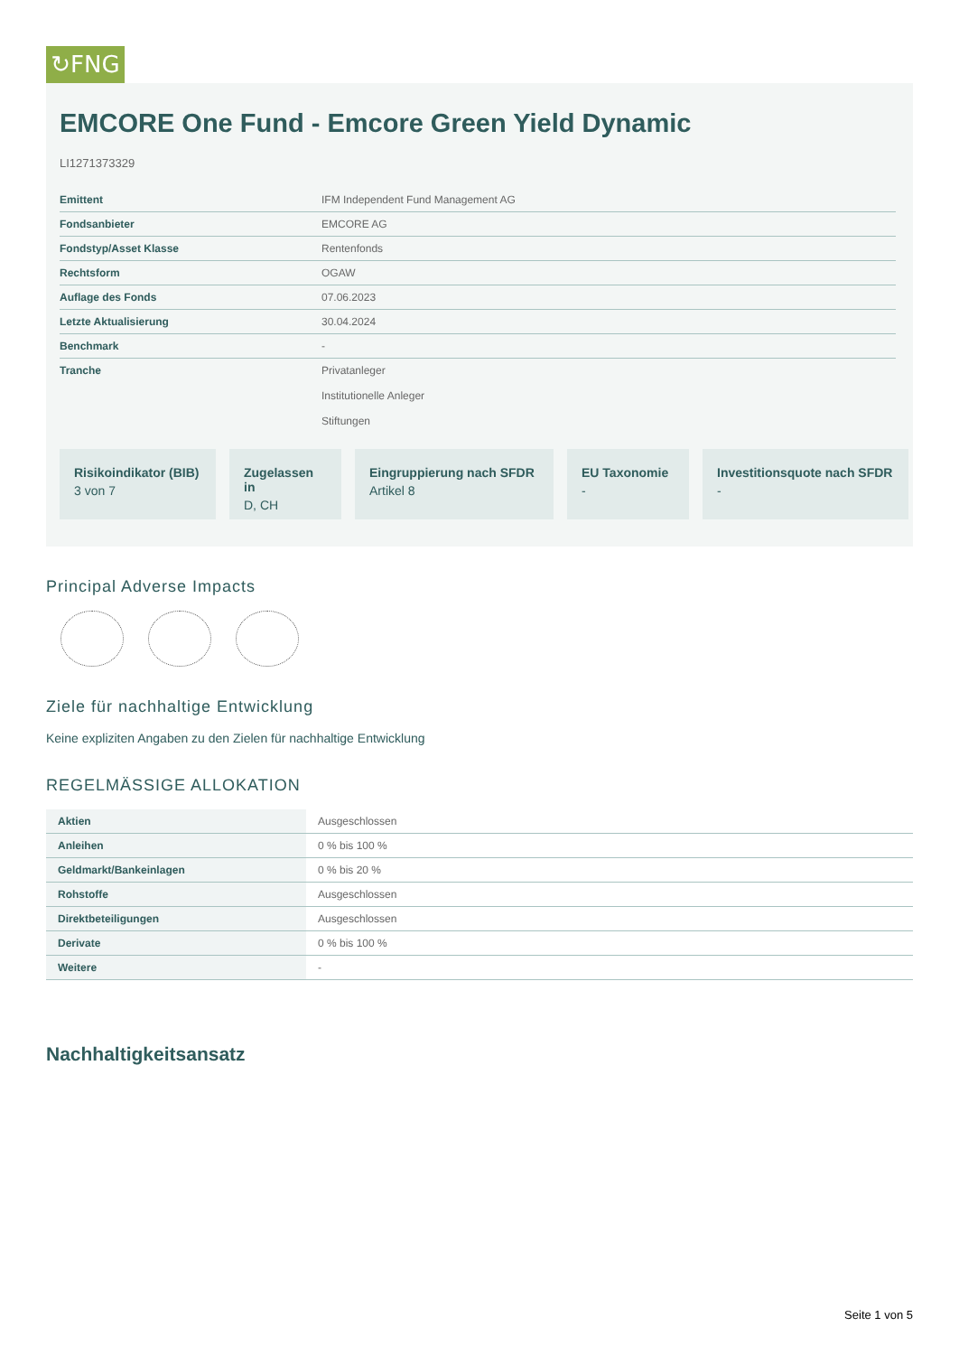↻FNG
EMCORE One Fund - Emcore Green Yield Dynamic
LI1271373329
| Emittent | IFM Independent Fund Management AG |
| Fondsanbieter | EMCORE AG |
| Fondstyp/Asset Klasse | Rentenfonds |
| Rechtsform | OGAW |
| Auflage des Fonds | 07.06.2023 |
| Letzte Aktualisierung | 30.04.2024 |
| Benchmark | - |
| Tranche | Privatanleger Institutionelle Anleger Stiftungen |
Risikoindikator (BIB)
3 von 7
Zugelassen in
D, CH
Eingruppierung nach SFDR
Artikel 8
EU Taxonomie
-
Investitionsquote nach SFDR
-
Principal Adverse Impacts
Ziele für nachhaltige Entwicklung
Keine expliziten Angaben zu den Zielen für nachhaltige Entwicklung
REGELMÄSSIGE ALLOKATION
| Aktien | Ausgeschlossen |
| Anleihen | 0 % bis 100 % |
| Geldmarkt/Bankeinlagen | 0 % bis 20 % |
| Rohstoffe | Ausgeschlossen |
| Direktbeteiligungen | Ausgeschlossen |
| Derivate | 0 % bis 100 % |
| Weitere | - |
Nachhaltigkeitsansatz
Seite 1 von 5